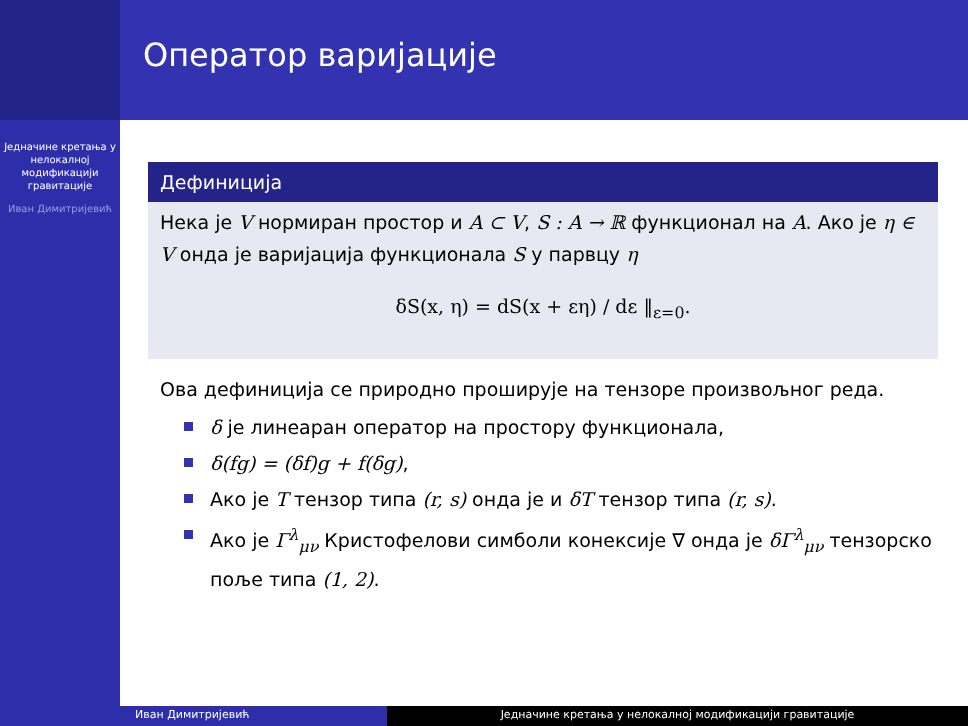Оператор варијације
Једначине кретања у нелокалној модификацији гравитације
Иван Димитријевић
Дефиниција
Нека је V нормиран простор и A ⊂ V, S : A → ℝ функционал на A. Ако је η ∈ V онда је варијација функционала S у парвцу η
δS(x, η) = dS(x + εη) / dε ‖<sub>ε=0</sub>.
Ова дефиниција се природно проширује на тензоре произвољног реда.
δ је линеаран оператор на простору функционала,
δ(fg) = (δf)g + f(δg),
Ако је T тензор типа (r, s) онда је и δT тензор типа (r, s).
Ако је Γ<sup>λ</sup><sub>μν</sub> Кристофелови симболи конексије ∇ онда је δΓ<sup>λ</sup><sub>μν</sub> тензорско поље типа (1, 2).
Иван Димитријевић Једначине кретања у нелокалној модификацији гравитације